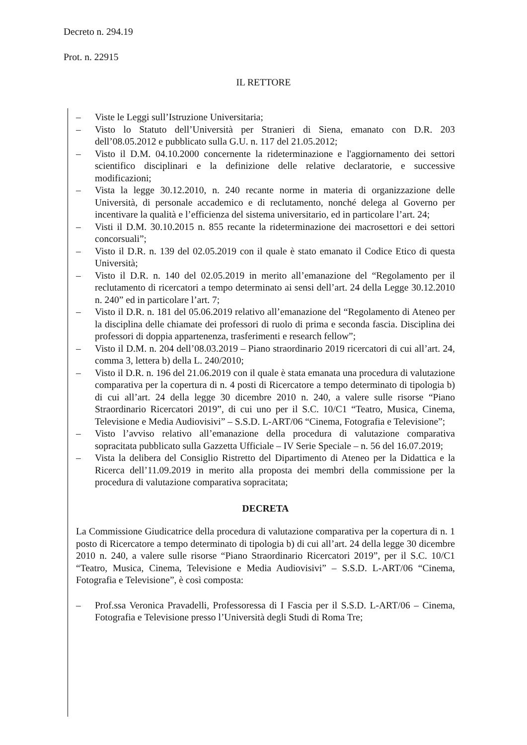Decreto n. 294.19
Prot. n. 22915
IL RETTORE
– Viste le Leggi sull’Istruzione Universitaria;
– Visto lo Statuto dell’Università per Stranieri di Siena, emanato con D.R. 203 dell’08.05.2012 e pubblicato sulla G.U. n. 117 del 21.05.2012;
– Visto il D.M. 04.10.2000 concernente la rideterminazione e l'aggiornamento dei settori scientifico disciplinari e la definizione delle relative declaratorie, e successive modificazioni;
– Vista la legge 30.12.2010, n. 240 recante norme in materia di organizzazione delle Università, di personale accademico e di reclutamento, nonché delega al Governo per incentivare la qualità e l’efficienza del sistema universitario, ed in particolare l’art. 24;
– Visti il D.M. 30.10.2015 n. 855 recante la rideterminazione dei macrosettori e dei settori concorsuali”;
– Visto il D.R. n. 139 del 02.05.2019 con il quale è stato emanato il Codice Etico di questa Università;
– Visto il D.R. n. 140 del 02.05.2019 in merito all’emanazione del “Regolamento per il reclutamento di ricercatori a tempo determinato ai sensi dell’art. 24 della Legge 30.12.2010 n. 240” ed in particolare l’art. 7;
– Visto il D.R. n. 181 del 05.06.2019 relativo all’emanazione del “Regolamento di Ateneo per la disciplina delle chiamate dei professori di ruolo di prima e seconda fascia. Disciplina dei professori di doppia appartenenza, trasferimenti e research fellow”;
– Visto il D.M. n. 204 dell’08.03.2019 – Piano straordinario 2019 ricercatori di cui all’art. 24, comma 3, lettera b) della L. 240/2010;
– Visto il D.R. n. 196 del 21.06.2019 con il quale è stata emanata una procedura di valutazione comparativa per la copertura di n. 4 posti di Ricercatore a tempo determinato di tipologia b) di cui all’art. 24 della legge 30 dicembre 2010 n. 240, a valere sulle risorse “Piano Straordinario Ricercatori 2019”, di cui uno per il S.C. 10/C1 “Teatro, Musica, Cinema, Televisione e Media Audiovisivi” – S.S.D. L-ART/06 “Cinema, Fotografia e Televisione”;
– Visto l’avviso relativo all’emanazione della procedura di valutazione comparativa sopracitata pubblicato sulla Gazzetta Ufficiale – IV Serie Speciale – n. 56 del 16.07.2019;
– Vista la delibera del Consiglio Ristretto del Dipartimento di Ateneo per la Didattica e la Ricerca dell’11.09.2019 in merito alla proposta dei membri della commissione per la procedura di valutazione comparativa sopracitata;
DECRETA
La Commissione Giudicatrice della procedura di valutazione comparativa per la copertura di n. 1 posto di Ricercatore a tempo determinato di tipologia b) di cui all’art. 24 della legge 30 dicembre 2010 n. 240, a valere sulle risorse “Piano Straordinario Ricercatori 2019”, per il S.C. 10/C1 “Teatro, Musica, Cinema, Televisione e Media Audiovisivi” – S.S.D. L-ART/06 “Cinema, Fotografia e Televisione”, è così composta:
– Prof.ssa Veronica Pravadelli, Professoressa di I Fascia per il S.S.D. L-ART/06 – Cinema, Fotografia e Televisione presso l’Università degli Studi di Roma Tre;